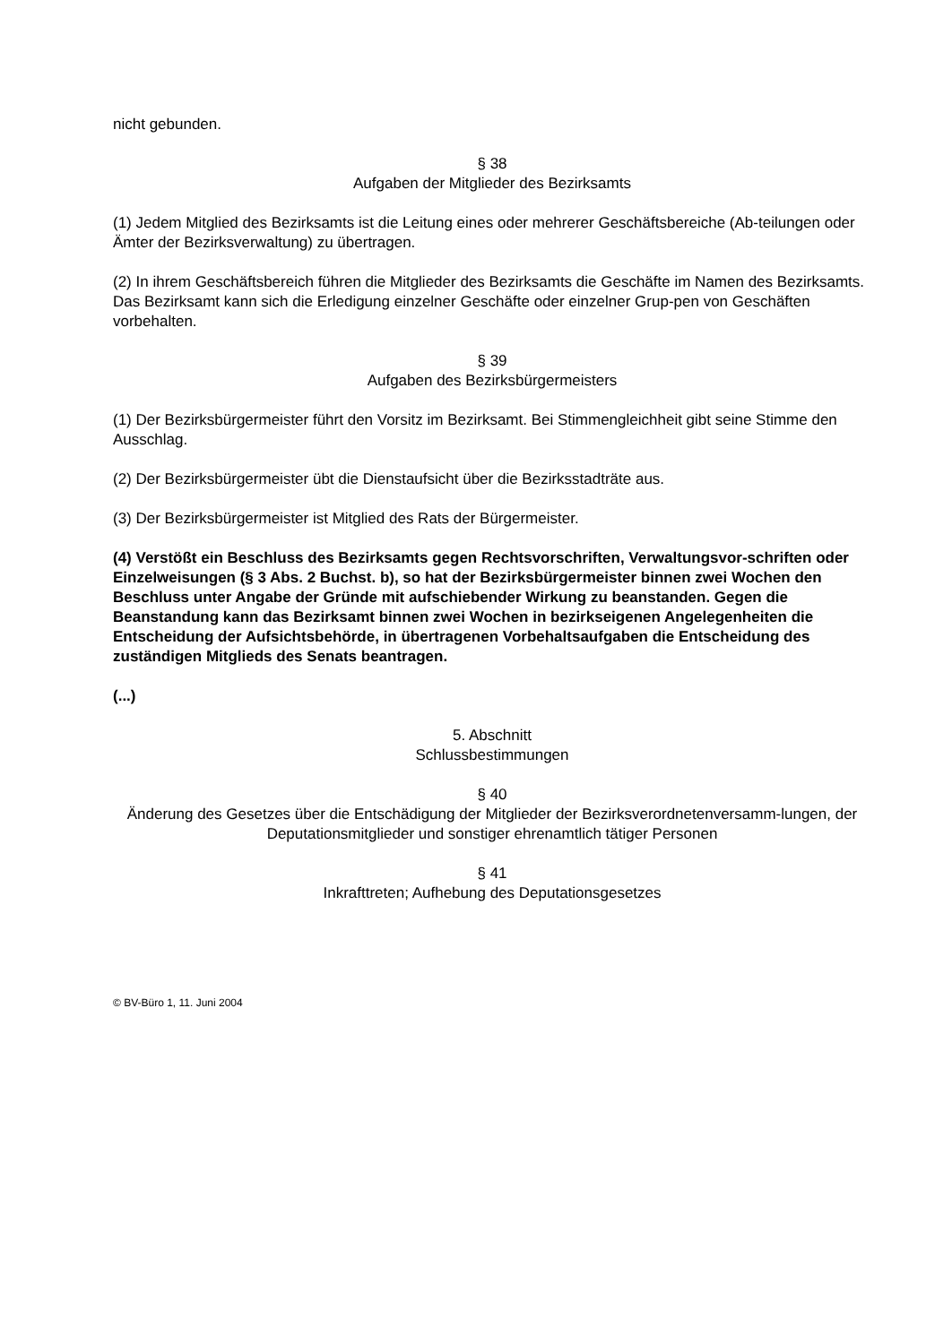nicht gebunden.
§ 38
Aufgaben der Mitglieder des Bezirksamts
(1) Jedem Mitglied des Bezirksamts ist die Leitung eines oder mehrerer Geschäftsbereiche (Ab-teilungen oder Ämter der Bezirksverwaltung) zu übertragen.
(2) In ihrem Geschäftsbereich führen die Mitglieder des Bezirksamts die Geschäfte im Namen des Bezirksamts. Das Bezirksamt kann sich die Erledigung einzelner Geschäfte oder einzelner Grup-pen von Geschäften vorbehalten.
§ 39
Aufgaben des Bezirksbürgermeisters
(1) Der Bezirksbürgermeister führt den Vorsitz im Bezirksamt. Bei Stimmengleichheit gibt seine Stimme den Ausschlag.
(2) Der Bezirksbürgermeister übt die Dienstaufsicht über die Bezirksstadträte aus.
(3) Der Bezirksbürgermeister ist Mitglied des Rats der Bürgermeister.
(4) Verstößt ein Beschluss des Bezirksamts gegen Rechtsvorschriften, Verwaltungsvor-schriften oder Einzelweisungen (§ 3 Abs. 2 Buchst. b), so hat der Bezirksbürgermeister binnen zwei Wochen den Beschluss unter Angabe der Gründe mit aufschiebender Wirkung zu beanstanden. Gegen die Beanstandung kann das Bezirksamt binnen zwei Wochen in bezirkseigenen Angelegenheiten die Entscheidung der Aufsichtsbehörde, in übertragenen Vorbehaltsaufgaben die Entscheidung des zuständigen Mitglieds des Senats beantragen.
(...)
5. Abschnitt
Schlussbestimmungen
§ 40
Änderung des Gesetzes über die Entschädigung der Mitglieder der Bezirksverordnetenversamm-lungen, der Deputationsmitglieder und sonstiger ehrenamtlich tätiger Personen
§ 41
Inkrafttreten; Aufhebung des Deputationsgesetzes
© BV-Büro 1, 11. Juni 2004